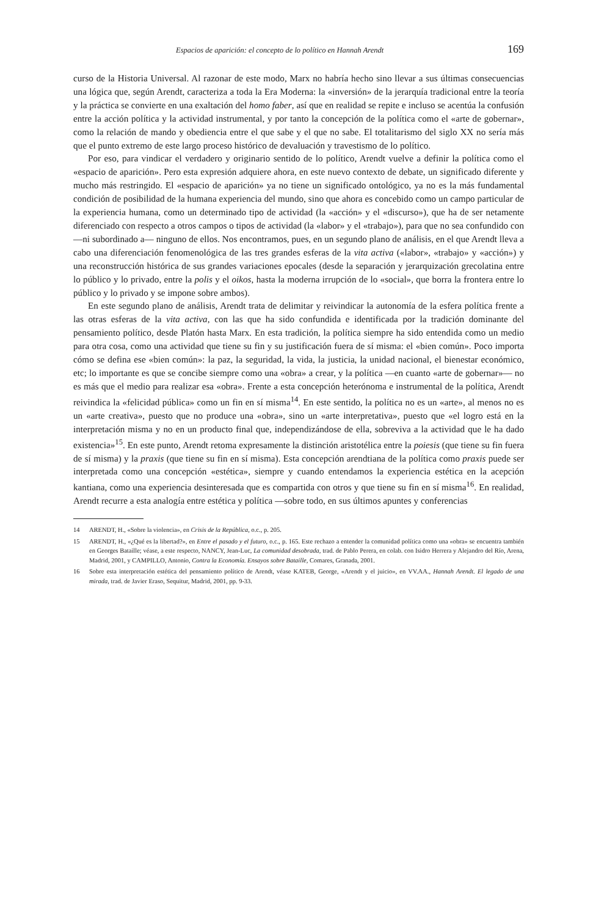Espacios de aparición: el concepto de lo político en Hannah Arendt 169
curso de la Historia Universal. Al razonar de este modo, Marx no habría hecho sino llevar a sus últimas consecuencias una lógica que, según Arendt, caracteriza a toda la Era Moderna: la «inversión» de la jerarquía tradicional entre la teoría y la práctica se convierte en una exaltación del homo faber, así que en realidad se repite e incluso se acentúa la confusión entre la acción política y la actividad instrumental, y por tanto la concepción de la política como el «arte de gobernar», como la relación de mando y obediencia entre el que sabe y el que no sabe. El totalitarismo del siglo XX no sería más que el punto extremo de este largo proceso histórico de devaluación y travestismo de lo político.
Por eso, para vindicar el verdadero y originario sentido de lo político, Arendt vuelve a definir la política como el «espacio de aparición». Pero esta expresión adquiere ahora, en este nuevo contexto de debate, un significado diferente y mucho más restringido. El «espacio de aparición» ya no tiene un significado ontológico, ya no es la más fundamental condición de posibilidad de la humana experiencia del mundo, sino que ahora es concebido como un campo particular de la experiencia humana, como un determinado tipo de actividad (la «acción» y el «discurso»), que ha de ser netamente diferenciado con respecto a otros campos o tipos de actividad (la «labor» y el «trabajo»), para que no sea confundido con —ni subordinado a— ninguno de ellos. Nos encontramos, pues, en un segundo plano de análisis, en el que Arendt lleva a cabo una diferenciación fenomenológica de las tres grandes esferas de la vita activa («labor», «trabajo» y «acción») y una reconstrucción histórica de sus grandes variaciones epocales (desde la separación y jerarquización grecolatina entre lo público y lo privado, entre la polis y el oikos, hasta la moderna irrupción de lo «social», que borra la frontera entre lo público y lo privado y se impone sobre ambos).
En este segundo plano de análisis, Arendt trata de delimitar y reivindicar la autonomía de la esfera política frente a las otras esferas de la vita activa, con las que ha sido confundida e identificada por la tradición dominante del pensamiento político, desde Platón hasta Marx. En esta tradición, la política siempre ha sido entendida como un medio para otra cosa, como una actividad que tiene su fin y su justificación fuera de sí misma: el «bien común». Poco importa cómo se defina ese «bien común»: la paz, la seguridad, la vida, la justicia, la unidad nacional, el bienestar económico, etc; lo importante es que se concibe siempre como una «obra» a crear, y la política —en cuanto «arte de gobernar»— no es más que el medio para realizar esa «obra». Frente a esta concepción heterónoma e instrumental de la política, Arendt reivindica la «felicidad pública» como un fin en sí misma<sup>14</sup>. En este sentido, la política no es un «arte», al menos no es un «arte creativa», puesto que no produce una «obra», sino un «arte interpretativa», puesto que «el logro está en la interpretación misma y no en un producto final que, independizándose de ella, sobreviva a la actividad que le ha dado existencia»<sup>15</sup>. En este punto, Arendt retoma expresamente la distinción aristotélica entre la poiesis (que tiene su fin fuera de sí misma) y la praxis (que tiene su fin en sí misma). Esta concepción arendtiana de la política como praxis puede ser interpretada como una concepción «estética», siempre y cuando entendamos la experiencia estética en la acepción kantiana, como una experiencia desinteresada que es compartida con otros y que tiene su fin en sí misma<sup>16</sup>. En realidad, Arendt recurre a esta analogía entre estética y política —sobre todo, en sus últimos apuntes y conferencias
14 ARENDT, H., «Sobre la violencia», en Crisis de la República, o.c., p. 205.
15 ARENDT, H., «¿Qué es la libertad?», en Entre el pasado y el futuro, o.c., p. 165. Este rechazo a entender la comunidad política como una «obra» se encuentra también en Georges Bataille; véase, a este respecto, NANCY, Jean-Luc, La comunidad desobrada, trad. de Pablo Perera, en colab. con Isidro Herrera y Alejandro del Río, Arena, Madrid, 2001, y CAMPILLO, Antonio, Contra la Economía. Ensayos sobre Bataille, Comares, Granada, 2001.
16 Sobre esta interpretación estética del pensamiento político de Arendt, véase KATEB, George, «Arendt y el juicio», en VV.AA., Hannah Arendt. El legado de una mirada, trad. de Javier Eraso, Sequitur, Madrid, 2001, pp. 9-33.